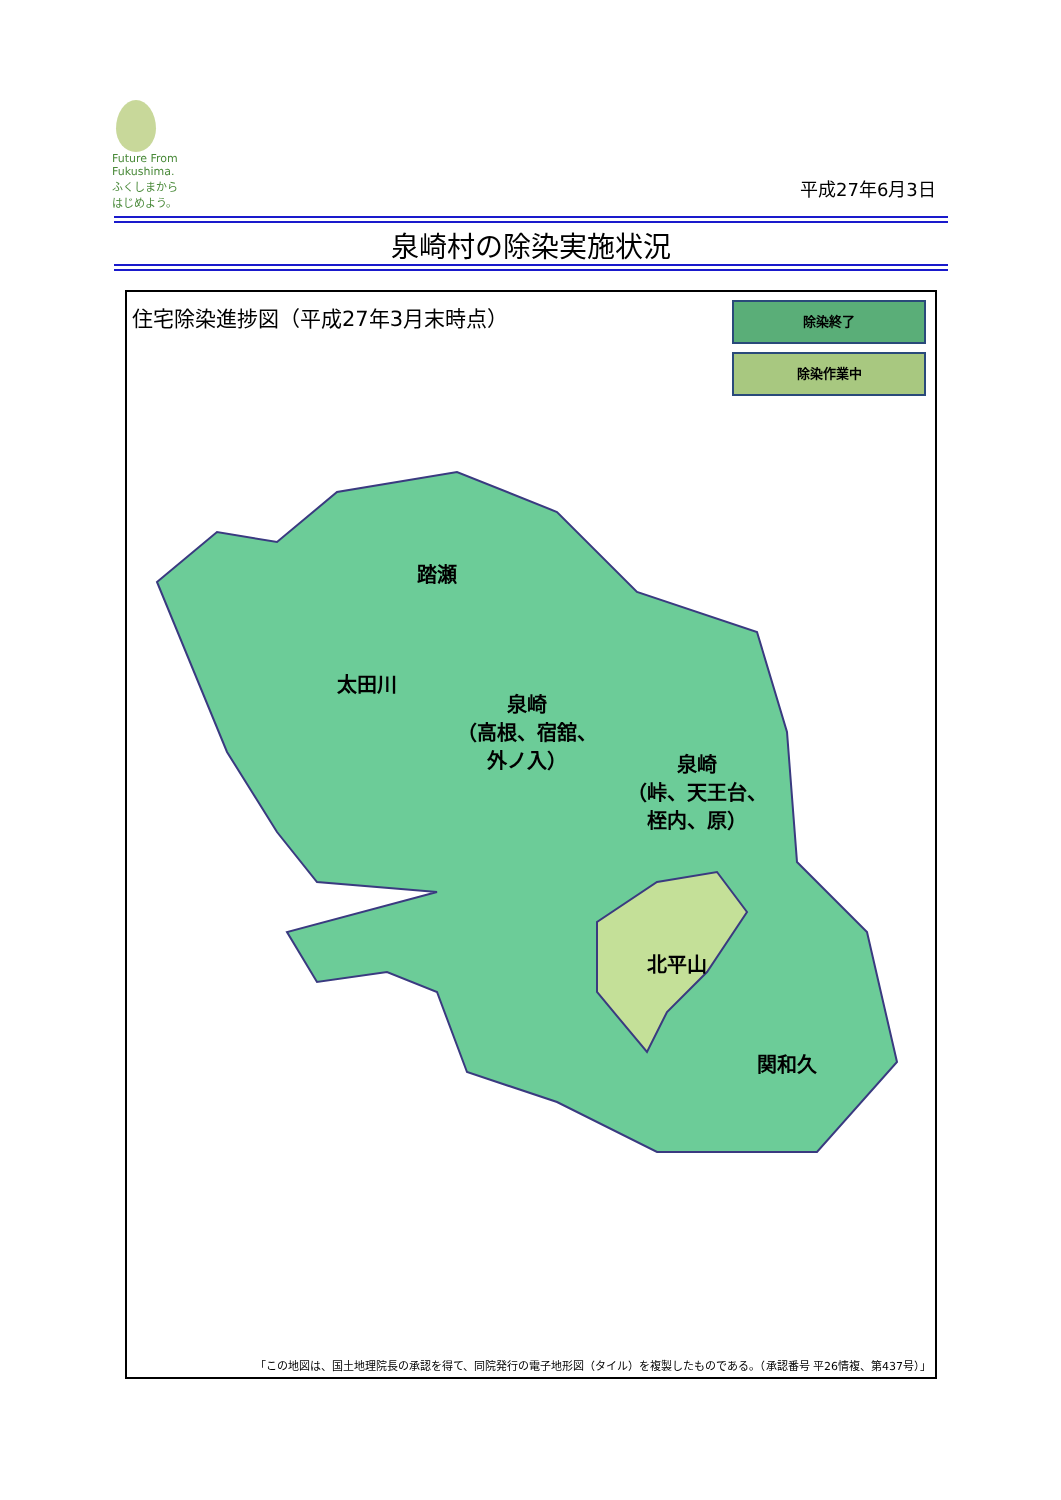Future From Fukushima.
ふくしまから
はじめよう。
平成27年6月3日
泉崎村の除染実施状況
住宅除染進捗図（平成27年3月末時点） 除染終了
除染作業中
踏瀬
太田川
泉崎 （高根、宿舘、 外ノ入）
泉崎 （峠、天王台、 桎内、原）
北平山
関和久
「この地図は、国土地理院長の承認を得て、同院発行の電子地形図（タイル）を複製したものである。（承認番号 平26情複、第437号）」